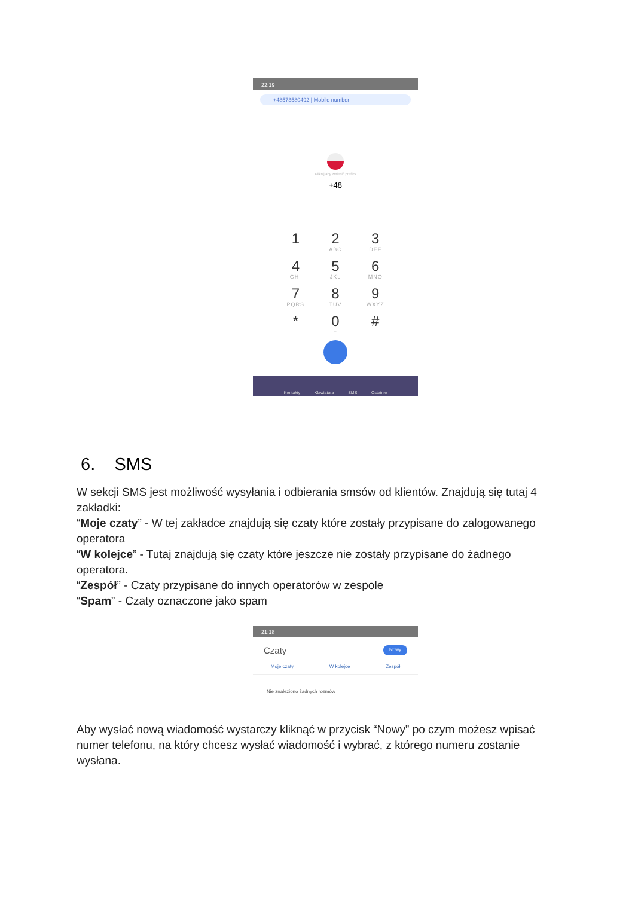22:19
+48573580492 | Mobile number
Kliknij aby zmienić prefiks
+48
1
2
ABC
3
DEF
4
GHI
5
JKL
6
MNO
7
PQRS
8
TUV
9
WXYZ
*
0
+
#
Kontakty Klawiatura SMS Ostatnie
6. SMS
W sekcji SMS jest możliwość wysyłania i odbierania smsów od klientów. Znajdują się tutaj 4 zakładki:
“Moje czaty” - W tej zakładce znajdują się czaty które zostały przypisane do zalogowanego operatora
“W kolejce” - Tutaj znajdują się czaty które jeszcze nie zostały przypisane do żadnego operatora.
“Zespół” - Czaty przypisane do innych operatorów w zespole
“Spam” - Czaty oznaczone jako spam
21:18
Czaty Nowy
Moje czaty W kolejce Zespół
Nie znaleziono żadnych rozmów
Aby wysłać nową wiadomość wystarczy kliknąć w przycisk “Nowy” po czym możesz wpisać numer telefonu, na który chcesz wysłać wiadomość i wybrać, z którego numeru zostanie wysłana.